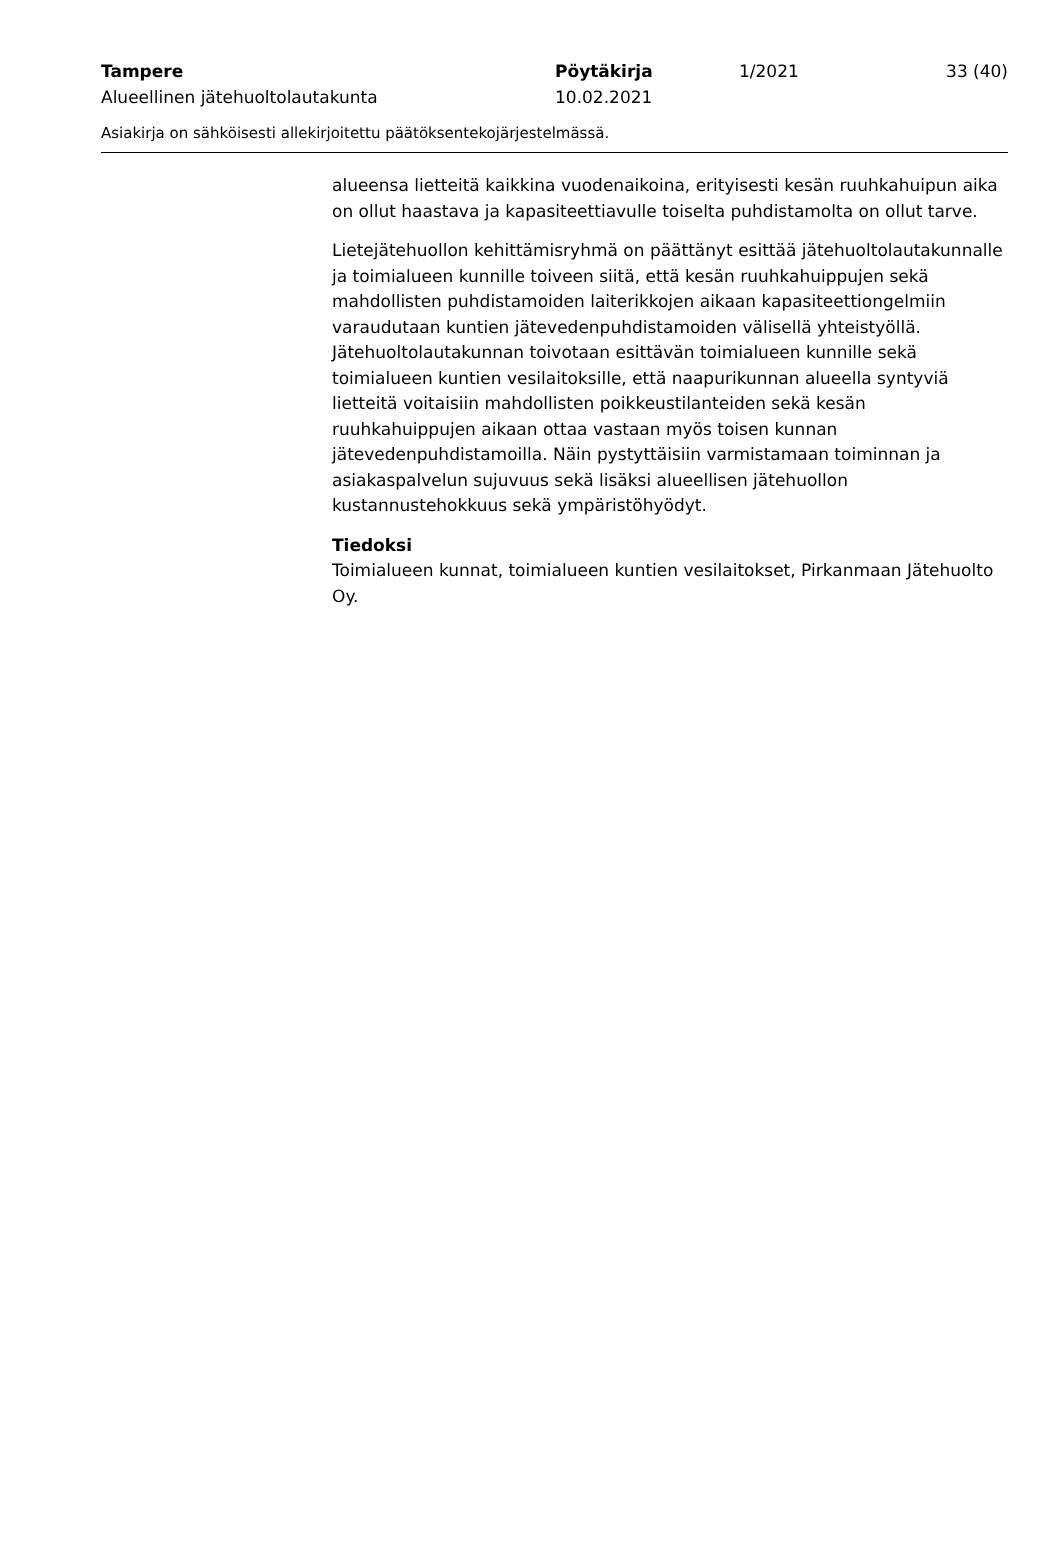Tampere Pöytäkirja 1/2021 33 (40)
Alueellinen jätehuoltolautakunta 10.02.2021
Asiakirja on sähköisesti allekirjoitettu päätöksentekojärjestelmässä.
alueensa lietteitä kaikkina vuodenaikoina, erityisesti kesän ruuhkahuipun aika on ollut haastava ja kapasiteettiavulle toiselta puhdistamolta on ollut tarve.
Lietejätehuollon kehittämisryhmä on päättänyt esittää jätehuoltolautakunnalle ja toimialueen kunnille toiveen siitä, että kesän ruuhkahuippujen sekä mahdollisten puhdistamoiden laiterikkojen aikaan kapasiteettiongelmiin varaudutaan kuntien jätevedenpuhdistamoiden välisellä yhteistyöllä. Jätehuoltolautakunnan toivotaan esittävän toimialueen kunnille sekä toimialueen kuntien vesilaitoksille, että naapurikunnan alueella syntyviä lietteitä voitaisiin mahdollisten poikkeustilanteiden sekä kesän ruuhkahuippujen aikaan ottaa vastaan myös toisen kunnan jätevedenpuhdistamoilla. Näin pystyttäisiin varmistamaan toiminnan ja asiakaspalvelun sujuvuus sekä lisäksi alueellisen jätehuollon kustannustehokkuus sekä ympäristöhyödyt.
Tiedoksi
Toimialueen kunnat, toimialueen kuntien vesilaitokset, Pirkanmaan Jätehuolto Oy.